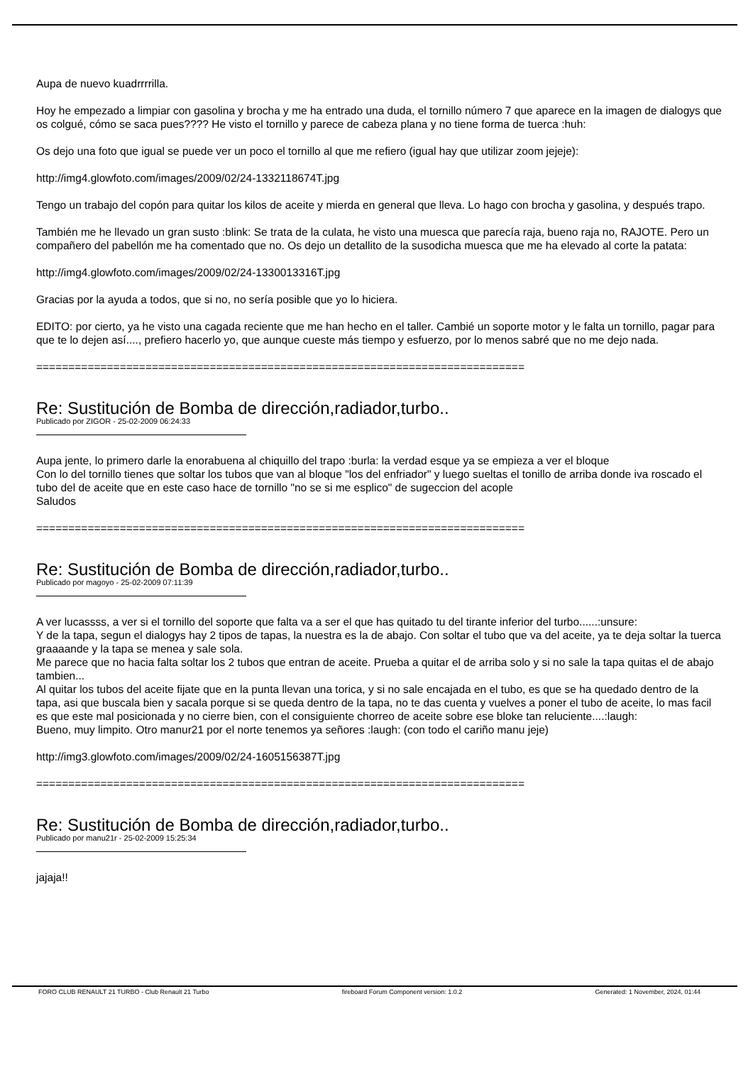Aupa de nuevo kuadrrrrilla.
Hoy he empezado a limpiar con gasolina y brocha y me ha entrado una duda, el tornillo número 7 que aparece en la imagen de dialogys que os colgué, cómo se saca pues???? He visto el tornillo y parece de cabeza plana y no tiene forma de tuerca :huh:
Os dejo una foto que igual se puede ver un poco el tornillo al que me refiero (igual hay que utilizar zoom jejeje):
http://img4.glowfoto.com/images/2009/02/24-1332118674T.jpg
Tengo un trabajo del copón para quitar los kilos de aceite y mierda en general que lleva. Lo hago con brocha y gasolina, y después trapo.
También me he llevado un gran susto :blink: Se trata de la culata, he visto una muesca que parecía raja, bueno raja no, RAJOTE. Pero un compañero del pabellón me ha comentado que no. Os dejo un detallito de la susodicha muesca que me ha elevado al corte la patata:
http://img4.glowfoto.com/images/2009/02/24-1330013316T.jpg
Gracias por la ayuda a todos, que si no, no sería posible que yo lo hiciera.
EDITO: por cierto, ya he visto una cagada reciente que me han hecho en el taller. Cambié un soporte motor y le falta un tornillo, pagar para que te lo dejen así...., prefiero hacerlo yo, que aunque cueste más tiempo y esfuerzo, por lo menos sabré que no me dejo nada.
============================================================================
Re: Sustitución de Bomba de dirección,radiador,turbo..
Publicado por ZIGOR - 25-02-2009 06:24:33
Aupa jente, lo primero darle la enorabuena al chiquillo del trapo :burla: la verdad esque ya se empieza a ver el bloque
Con lo del tornillo tienes que soltar los tubos que van al bloque "los del enfriador" y luego sueltas el tonillo de arriba donde iva roscado el tubo del de aceite que en este caso hace de tornillo "no se si me esplico" de sugeccion del acople
Saludos
============================================================================
Re: Sustitución de Bomba de dirección,radiador,turbo..
Publicado por magoyo - 25-02-2009 07:11:39
A ver lucassss, a ver si el tornillo del soporte que falta va a ser el que has quitado tu del tirante inferior del turbo......:unsure:
Y de la tapa, segun el dialogys hay 2 tipos de tapas, la nuestra es la de abajo. Con soltar el tubo que va del aceite, ya te deja soltar la tuerca graaaande y la tapa se menea y sale sola.
Me parece que no hacia falta soltar los 2 tubos que entran de aceite. Prueba a quitar el de arriba solo y si no sale la tapa quitas el de abajo tambien...
Al quitar los tubos del aceite fijate que en la punta llevan una torica, y si no sale encajada en el tubo, es que se ha quedado dentro de la tapa, asi que buscala bien y sacala porque si se queda dentro de la tapa, no te das cuenta y vuelves a poner el tubo de aceite, lo mas facil es que este mal posicionada y no cierre bien, con el consiguiente chorreo de aceite sobre ese bloke tan reluciente....:laugh:
Bueno, muy limpito. Otro manur21 por el norte tenemos ya señores :laugh: (con todo el cariño manu jeje)
http://img3.glowfoto.com/images/2009/02/24-1605156387T.jpg
============================================================================
Re: Sustitución de Bomba de dirección,radiador,turbo..
Publicado por manu21r - 25-02-2009 15:25:34
jajaja!!
FORO CLUB RENAULT 21 TURBO - Club Renault 21 Turbo fireboard Forum Component version: 1.0.2 Generated: 1 November, 2024, 01:44